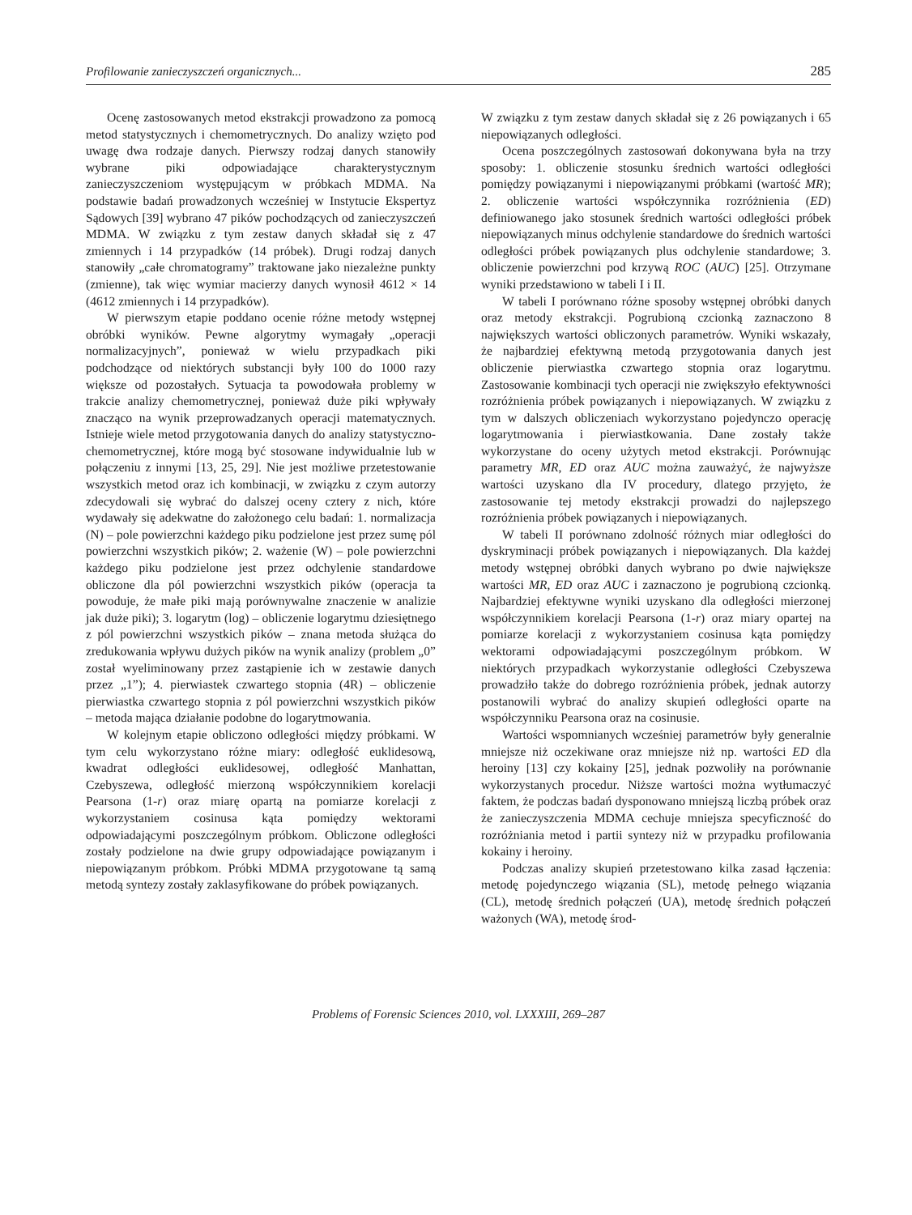Profilowanie zanieczyszczeń organicznych... 285
Ocenę zastosowanych metod ekstrakcji prowadzono za pomocą metod statystycznych i chemometrycznych. Do analizy wzięto pod uwagę dwa rodzaje danych. Pierwszy rodzaj danych stanowiły wybrane piki odpowiadające charakterystycznym zanieczyszczeniom występującym w próbkach MDMA. Na podstawie badań prowadzonych wcześniej w Instytucie Ekspertyz Sądowych [39] wybrano 47 pików pochodzących od zanieczyszczeń MDMA. W związku z tym zestaw danych składał się z 47 zmiennych i 14 przypadków (14 próbek). Drugi rodzaj danych stanowiły „całe chromatogramy” traktowane jako niezależne punkty (zmienne), tak więc wymiar macierzy danych wynosił 4612 × 14 (4612 zmiennych i 14 przypadków).
W pierwszym etapie poddano ocenie różne metody wstępnej obróbki wyników. Pewne algorytmy wymagały „operacji normalizacyjnych”, ponieważ w wielu przypadkach piki podchodzące od niektórych substancji były 100 do 1000 razy większe od pozostałych. Sytuacja ta powodowała problemy w trakcie analizy chemometrycznej, ponieważ duże piki wpływały znacząco na wynik przeprowadzanych operacji matematycznych. Istnieje wiele metod przygotowania danych do analizy statystyczno-chemometrycznej, które mogą być stosowane indywidualnie lub w połączeniu z innymi [13, 25, 29]. Nie jest możliwe przetestowanie wszystkich metod oraz ich kombinacji, w związku z czym autorzy zdecydowali się wybrać do dalszej oceny cztery z nich, które wydawały się adekwatne do założonego celu badań: 1. normalizacja (N) – pole powierzchni każdego piku podzielone jest przez sumę pól powierzchni wszystkich pików; 2. ważenie (W) – pole powierzchni każdego piku podzielone jest przez odchylenie standardowe obliczone dla pól powierzchni wszystkich pików (operacja ta powoduje, że małe piki mają porównywalne znaczenie w analizie jak duże piki); 3. logarytm (log) – obliczenie logarytmu dziesiętnego z pól powierzchni wszystkich pików – znana metoda służąca do zredukowania wpływu dużych pików na wynik analizy (problem „0” został wyeliminowany przez zastąpienie ich w zestawie danych przez „1”); 4. pierwiastek czwartego stopnia (4R) – obliczenie pierwiastka czwartego stopnia z pól powierzchni wszystkich pików – metoda mająca działanie podobne do logarytmowania.
W kolejnym etapie obliczono odległości między próbkami. W tym celu wykorzystano różne miary: odległość euklidesową, kwadrat odległości euklidesowej, odległość Manhattan, Czebyszewa, odległość mierzoną współczynnikiem korelacji Pearsona (1-r) oraz miarę opartą na pomiarze korelacji z wykorzystaniem cosinusa kąta pomiędzy wektorami odpowiadającymi poszczególnym próbkom. Obliczone odległości zostały podzielone na dwie grupy odpowiadające powiązanym i niepowiązanym próbkom. Próbki MDMA przygotowane tą samą metodą syntezy zostały zaklasyfikowane do próbek powiązanych.
W związku z tym zestaw danych składał się z 26 powiązanych i 65 niepowiązanych odległości.
Ocena poszczególnych zastosowań dokonywana była na trzy sposoby: 1. obliczenie stosunku średnich wartości odległości pomiędzy powiązanymi i niepowiązanymi próbkami (wartość MR); 2. obliczenie wartości współczynnika rozróżnienia (ED) definiowanego jako stosunek średnich wartości odległości próbek niepowiązanych minus odchylenie standardowe do średnich wartości odległości próbek powiązanych plus odchylenie standardowe; 3. obliczenie powierzchni pod krzywą ROC (AUC) [25]. Otrzymane wyniki przedstawiono w tabeli I i II.
W tabeli I porównano różne sposoby wstępnej obróbki danych oraz metody ekstrakcji. Pogrubioną czcionką zaznaczono 8 największych wartości obliczonych parametrów. Wyniki wskazały, że najbardziej efektywną metodą przygotowania danych jest obliczenie pierwiastka czwartego stopnia oraz logarytmu. Zastosowanie kombinacji tych operacji nie zwiększyło efektywności rozróżnienia próbek powiązanych i niepowiązanych. W związku z tym w dalszych obliczeniach wykorzystano pojedynczo operację logarytmowania i pierwiastkowania. Dane zostały także wykorzystane do oceny użytych metod ekstrakcji. Porównując parametry MR, ED oraz AUC można zauważyć, że najwyższe wartości uzyskano dla IV procedury, dlatego przyjęto, że zastosowanie tej metody ekstrakcji prowadzi do najlepszego rozróżnienia próbek powiązanych i niepowiązanych.
W tabeli II porównano zdolność różnych miar odległości do dyskryminacji próbek powiązanych i niepowiązanych. Dla każdej metody wstępnej obróbki danych wybrano po dwie największe wartości MR, ED oraz AUC i zaznaczono je pogrubioną czcionką. Najbardziej efektywne wyniki uzyskano dla odległości mierzonej współczynnikiem korelacji Pearsona (1-r) oraz miary opartej na pomiarze korelacji z wykorzystaniem cosinusa kąta pomiędzy wektorami odpowiadającymi poszczególnym próbkom. W niektórych przypadkach wykorzystanie odległości Czebyszewa prowadziło także do dobrego rozróżnienia próbek, jednak autorzy postanowili wybrać do analizy skupień odległości oparte na współczynniku Pearsona oraz na cosinusie.
Wartości wspomnianych wcześniej parametrów były generalnie mniejsze niż oczekiwane oraz mniejsze niż np. wartości ED dla heroiny [13] czy kokainy [25], jednak pozwoliły na porównanie wykorzystanych procedur. Niższe wartości można wytłumaczyć faktem, że podczas badań dysponowano mniejszą liczbą próbek oraz że zanieczyszczenia MDMA cechuje mniejsza specyficzność do rozróżniania metod i partii syntezy niż w przypadku profilowania kokainy i heroiny.
Podczas analizy skupień przetestowano kilka zasad łączenia: metodę pojedynczego wiązania (SL), metodę pełnego wiązania (CL), metodę średnich połączeń (UA), metodę średnich połączeń ważonych (WA), metodę środ-
Problems of Forensic Sciences 2010, vol. LXXXIII, 269–287